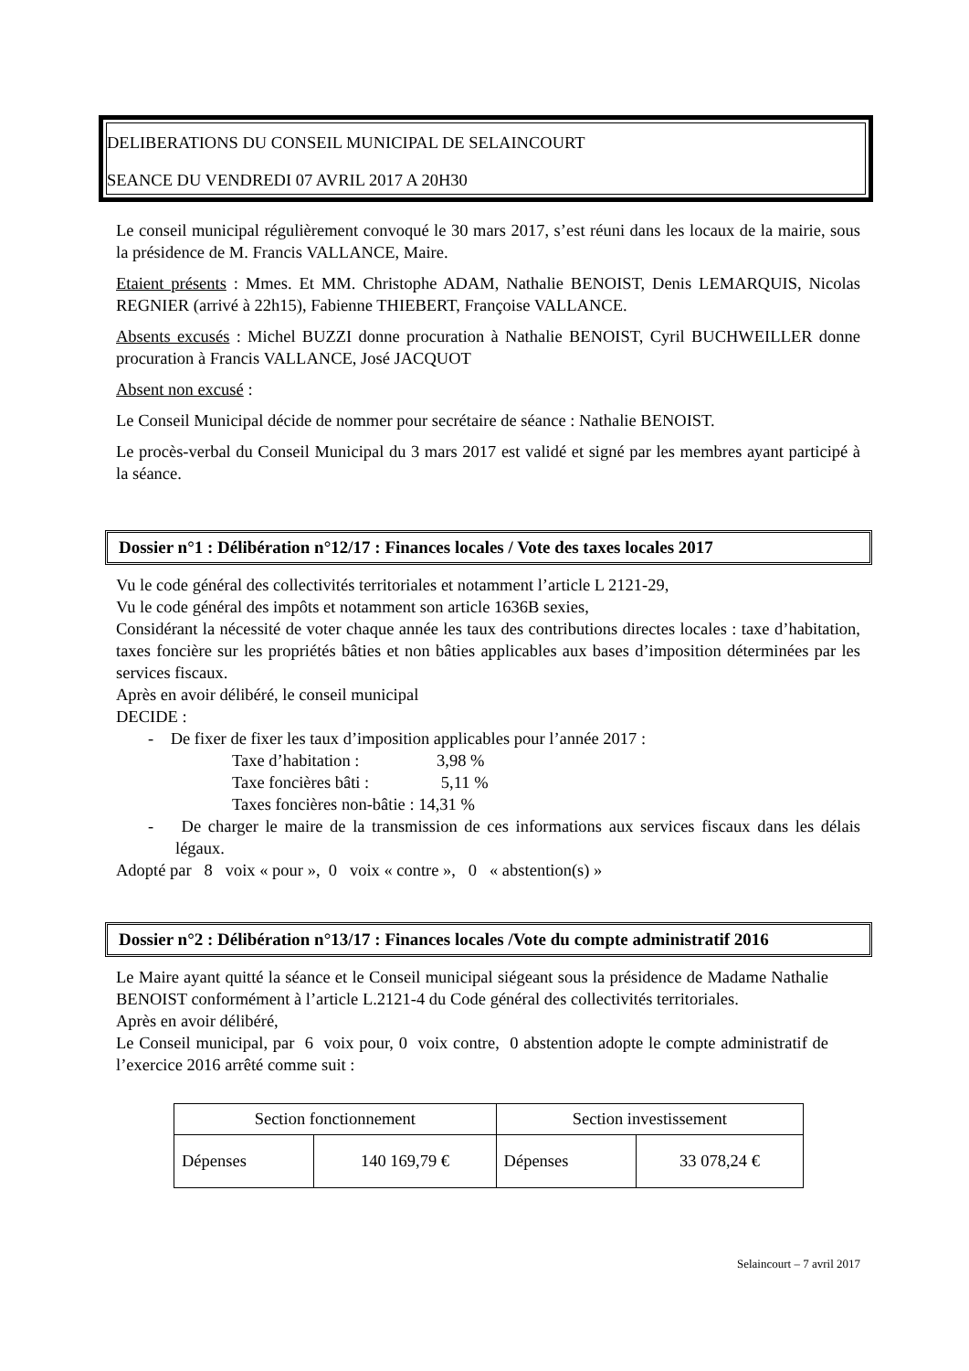DELIBERATIONS DU CONSEIL MUNICIPAL DE SELAINCOURT
SEANCE DU VENDREDI 07 AVRIL 2017 A 20H30
Le conseil municipal régulièrement convoqué le 30 mars 2017, s’est réuni dans les locaux de la mairie, sous la présidence de M. Francis VALLANCE, Maire.
Etaient présents : Mmes. Et MM. Christophe ADAM, Nathalie BENOIST, Denis LEMARQUIS, Nicolas REGNIER (arrivé à 22h15), Fabienne THIEBERT, Françoise VALLANCE.
Absents excusés : Michel BUZZI donne procuration à Nathalie BENOIST, Cyril BUCHWEILLER donne procuration à Francis VALLANCE, José JACQUOT
Absent non excusé :
Le Conseil Municipal décide de nommer pour secrétaire de séance : Nathalie BENOIST.
Le procès-verbal du Conseil Municipal du 3 mars 2017 est validé et signé par les membres ayant participé à la séance.
Dossier n°1 : Délibération n°12/17 : Finances locales / Vote des taxes locales 2017
Vu le code général des collectivités territoriales et notamment l’article L 2121-29,
Vu le code général des impôts et notamment son article 1636B sexies,
Considérant la nécessité de voter chaque année les taux des contributions directes locales : taxe d’habitation, taxes foncière sur les propriétés bâties et non bâties applicables aux bases d’imposition déterminées par les services fiscaux.
Après en avoir délibéré, le conseil municipal
DECIDE :
- De fixer de fixer les taux d’imposition applicables pour l’année 2017 :
Taxe d’habitation : 3,98 %
Taxe foncières bâti : 5,11 %
Taxes foncières non-bâtie : 14,31 %
- De charger le maire de la transmission de ces informations aux services fiscaux dans les délais légaux.
Adopté par 8 voix « pour », 0 voix « contre », 0 « abstention(s) »
Dossier n°2 : Délibération n°13/17 : Finances locales /Vote du compte administratif 2016
Le Maire ayant quitté la séance et le Conseil municipal siégeant sous la présidence de Madame Nathalie BENOIST conformément à l’article L.2121-4 du Code général des collectivités territoriales.
Après en avoir délibéré,
Le Conseil municipal, par 6 voix pour, 0 voix contre, 0 abstention adopte le compte administratif de l’exercice 2016 arrêté comme suit :
| Section fonctionnement | | Section investissement | |
| Dépenses | 140 169,79 € | Dépenses | 33 078,24 € |
Selaincourt – 7 avril 2017